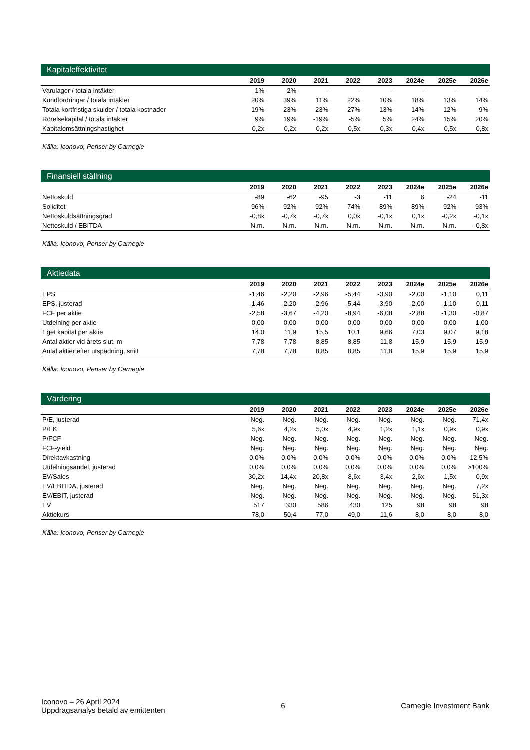Kapitaleffektivitet
| | 2019 | 2020 | 2021 | 2022 | 2023 | 2024e | 2025e | 2026e |
| --- | --- | --- | --- | --- | --- | --- | --- | --- |
| Varulager / totala intäkter | 1% | 2% | - | - | - | - | - | - |
| Kundfordringar / totala intäkter | 20% | 39% | 11% | 22% | 10% | 18% | 13% | 14% |
| Totala kortfristiga skulder / totala kostnader | 19% | 23% | 23% | 27% | 13% | 14% | 12% | 9% |
| Rörelsekapital / totala intäkter | 9% | 19% | -19% | -5% | 5% | 24% | 15% | 20% |
| Kapitalomsättningshastighet | 0,2x | 0,2x | 0,2x | 0,5x | 0,3x | 0,4x | 0,5x | 0,8x |
Källa: Iconovo, Penser by Carnegie
Finansiell ställning
| | 2019 | 2020 | 2021 | 2022 | 2023 | 2024e | 2025e | 2026e |
| --- | --- | --- | --- | --- | --- | --- | --- | --- |
| Nettoskuld | -89 | -62 | -95 | -3 | -11 | 6 | -24 | -11 |
| Soliditet | 96% | 92% | 92% | 74% | 89% | 89% | 92% | 93% |
| Nettoskuldsättningsgrad | -0,8x | -0,7x | -0,7x | 0,0x | -0,1x | 0,1x | -0,2x | -0,1x |
| Nettoskuld / EBITDA | N.m. | N.m. | N.m. | N.m. | N.m. | N.m. | N.m. | -0,8x |
Källa: Iconovo, Penser by Carnegie
Aktiedata
| | 2019 | 2020 | 2021 | 2022 | 2023 | 2024e | 2025e | 2026e |
| --- | --- | --- | --- | --- | --- | --- | --- | --- |
| EPS | -1,46 | -2,20 | -2,96 | -5,44 | -3,90 | -2,00 | -1,10 | 0,11 |
| EPS, justerad | -1,46 | -2,20 | -2,96 | -5,44 | -3,90 | -2,00 | -1,10 | 0,11 |
| FCF per aktie | -2,58 | -3,67 | -4,20 | -8,94 | -6,08 | -2,88 | -1,30 | -0,87 |
| Utdelning per aktie | 0,00 | 0,00 | 0,00 | 0,00 | 0,00 | 0,00 | 0,00 | 1,00 |
| Eget kapital per aktie | 14,0 | 11,9 | 15,5 | 10,1 | 9,66 | 7,03 | 9,07 | 9,18 |
| Antal aktier vid årets slut, m | 7,78 | 7,78 | 8,85 | 8,85 | 11,8 | 15,9 | 15,9 | 15,9 |
| Antal aktier efter utspädning, snitt | 7,78 | 7,78 | 8,85 | 8,85 | 11,8 | 15,9 | 15,9 | 15,9 |
Källa: Iconovo, Penser by Carnegie
Värdering
| | 2019 | 2020 | 2021 | 2022 | 2023 | 2024e | 2025e | 2026e |
| --- | --- | --- | --- | --- | --- | --- | --- | --- |
| P/E, justerad | Neg. | Neg. | Neg. | Neg. | Neg. | Neg. | Neg. | 71,4x |
| P/EK | 5,6x | 4,2x | 5,0x | 4,9x | 1,2x | 1,1x | 0,9x | 0,9x |
| P/FCF | Neg. | Neg. | Neg. | Neg. | Neg. | Neg. | Neg. | Neg. |
| FCF-yield | Neg. | Neg. | Neg. | Neg. | Neg. | Neg. | Neg. | Neg. |
| Direktavkastning | 0,0% | 0,0% | 0,0% | 0,0% | 0,0% | 0,0% | 0,0% | 12,5% |
| Utdelningsandel, justerad | 0,0% | 0,0% | 0,0% | 0,0% | 0,0% | 0,0% | 0,0% | >100% |
| EV/Sales | 30,2x | 14,4x | 20,8x | 8,6x | 3,4x | 2,6x | 1,5x | 0,9x |
| EV/EBITDA, justerad | Neg. | Neg. | Neg. | Neg. | Neg. | Neg. | Neg. | 7,2x |
| EV/EBIT, justerad | Neg. | Neg. | Neg. | Neg. | Neg. | Neg. | Neg. | 51,3x |
| EV | 517 | 330 | 586 | 430 | 125 | 98 | 98 | 98 |
| Aktiekurs | 78,0 | 50,4 | 77,0 | 49,0 | 11,6 | 8,0 | 8,0 | 8,0 |
Källa: Iconovo, Penser by Carnegie
Iconovo – 26 April 2024
Uppdragsanalys betald av emittenten
6 Carnegie Investment Bank